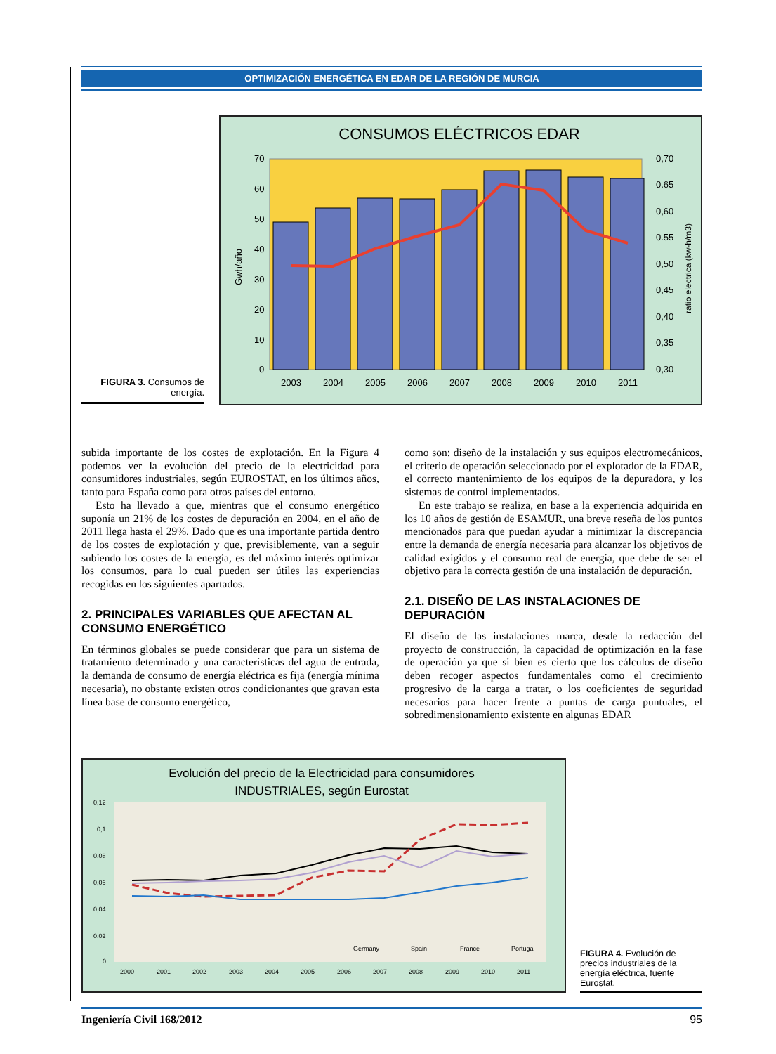OPTIMIZACIÓN ENERGÉTICA EN EDAR DE LA REGIÓN DE MURCIA
FIGURA 3. Consumos de energía.
CONSUMOS ELÉCTRICOS EDAR
70
60
50
40
30
20
10
0
0,70
0.65
0,60
0.55
0,50
0,45
0,40
0,35
0,30
2003
2004
2005
2006
2007
2008
2009
2010
2011
Gwh/año
ratio electrica (kw-h/m3)
subida importante de los costes de explotación. En la Figura 4 podemos ver la evolución del precio de la electricidad para consumidores industriales, según EUROSTAT, en los últimos años, tanto para España como para otros países del entorno.
Esto ha llevado a que, mientras que el consumo energético suponía un 21% de los costes de depuración en 2004, en el año de 2011 llega hasta el 29%. Dado que es una importante partida dentro de los costes de explotación y que, previsiblemente, van a seguir subiendo los costes de la energía, es del máximo interés optimizar los consumos, para lo cual pueden ser útiles las experiencias recogidas en los siguientes apartados.
2. PRINCIPALES VARIABLES QUE AFECTAN AL CONSUMO ENERGÉTICO
En términos globales se puede considerar que para un sistema de tratamiento determinado y una características del agua de entrada, la demanda de consumo de energía eléctrica es fija (energía mínima necesaria), no obstante existen otros condicionantes que gravan esta línea base de consumo energético,
como son: diseño de la instalación y sus equipos electromecánicos, el criterio de operación seleccionado por el explotador de la EDAR, el correcto mantenimiento de los equipos de la depuradora, y los sistemas de control implementados.
En este trabajo se realiza, en base a la experiencia adquirida en los 10 años de gestión de ESAMUR, una breve reseña de los puntos mencionados para que puedan ayudar a minimizar la discrepancia entre la demanda de energía necesaria para alcanzar los objetivos de calidad exigidos y el consumo real de energía, que debe de ser el objetivo para la correcta gestión de una instalación de depuración.
2.1. DISEÑO DE LAS INSTALACIONES DE DEPURACIÓN
El diseño de las instalaciones marca, desde la redacción del proyecto de construcción, la capacidad de optimización en la fase de operación ya que si bien es cierto que los cálculos de diseño deben recoger aspectos fundamentales como el crecimiento progresivo de la carga a tratar, o los coeficientes de seguridad necesarios para hacer frente a puntas de carga puntuales, el sobredimensionamiento existente en algunas EDAR
Evolución del precio de la Electricidad para consumidores
INDUSTRIALES, según Eurostat
0,12
0,1
0,08
0,06
0,04
0,02
0
2000
2001
2002
2003
2004
2005
2006
2007
2008
2009
2010
2011
Germany
Spain
France
Portugal
FIGURA 4. Evolución de precios industriales de la energía eléctrica, fuente Eurostat.
Ingeniería Civil 168/2012 95